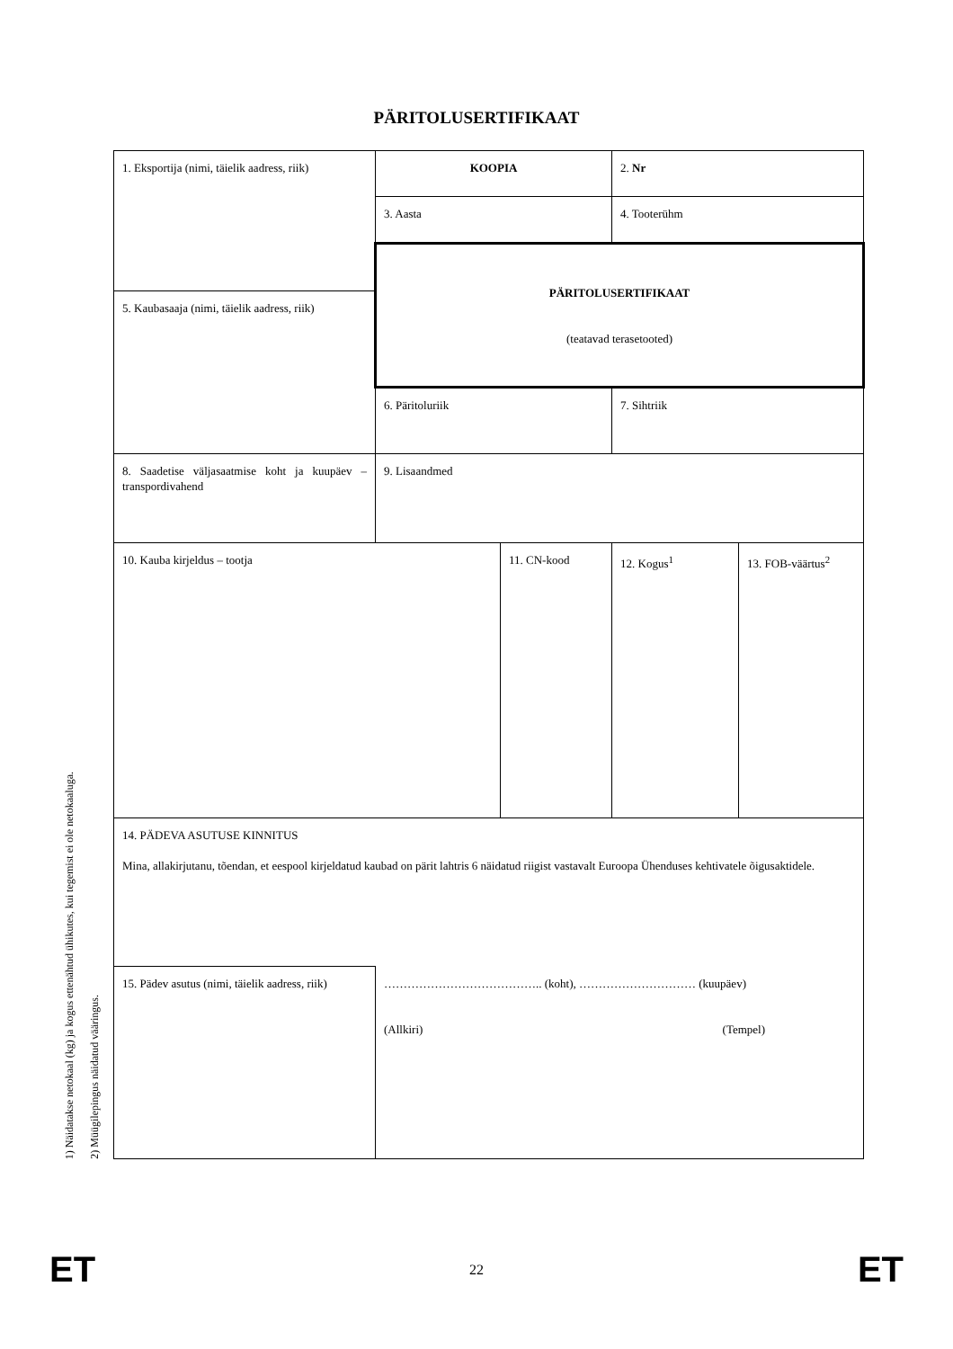PÄRITOLUSERTIFIKAAT
| 1. Eksportija (nimi, täielik aadress, riik) | KOOPIA | | 2. Nr | |
| | 3. Aasta | | 4. Tooterühm | |
| | PÄRITOLUSERTIFIKAAT (teatavad terasetooted) | | | |
| 5. Kaubasaaja (nimi, täielik aadress, riik) | | | | |
| | 6. Päritoluriik | | 7. Sihtriik | |
| 8. Saadetise väljasaatmise koht ja kuupäev – transpordivahend | 9. Lisaandmed | | | |
| 10. Kauba kirjeldus – tootja | | 11. CN-kood | 12. Kogus<sup>1</sup> | 13. FOB-väärtus<sup>2</sup> |
| 14. PÄDEVA ASUTUSE KINNITUS Mina, allakirjutanu, tõendan, et eespool kirjeldatud kaubad on pärit lahtris 6 näidatud riigist vastavalt Euroopa Ühenduses kehtivatele õigusaktidele. | | | | |
| 15. Pädev asutus (nimi, täielik aadress, riik) | ………………………………….. (koht), ………………………… (kuupäev) (Allkiri) (Tempel) | | | |
1) Näidatakse netokaal (kg) ja kogus ettenähtud ühikutes, kui tegemist ei ole netokaaluga.
2) Müügilepingus näidatud vääringus.
ET 22 ET